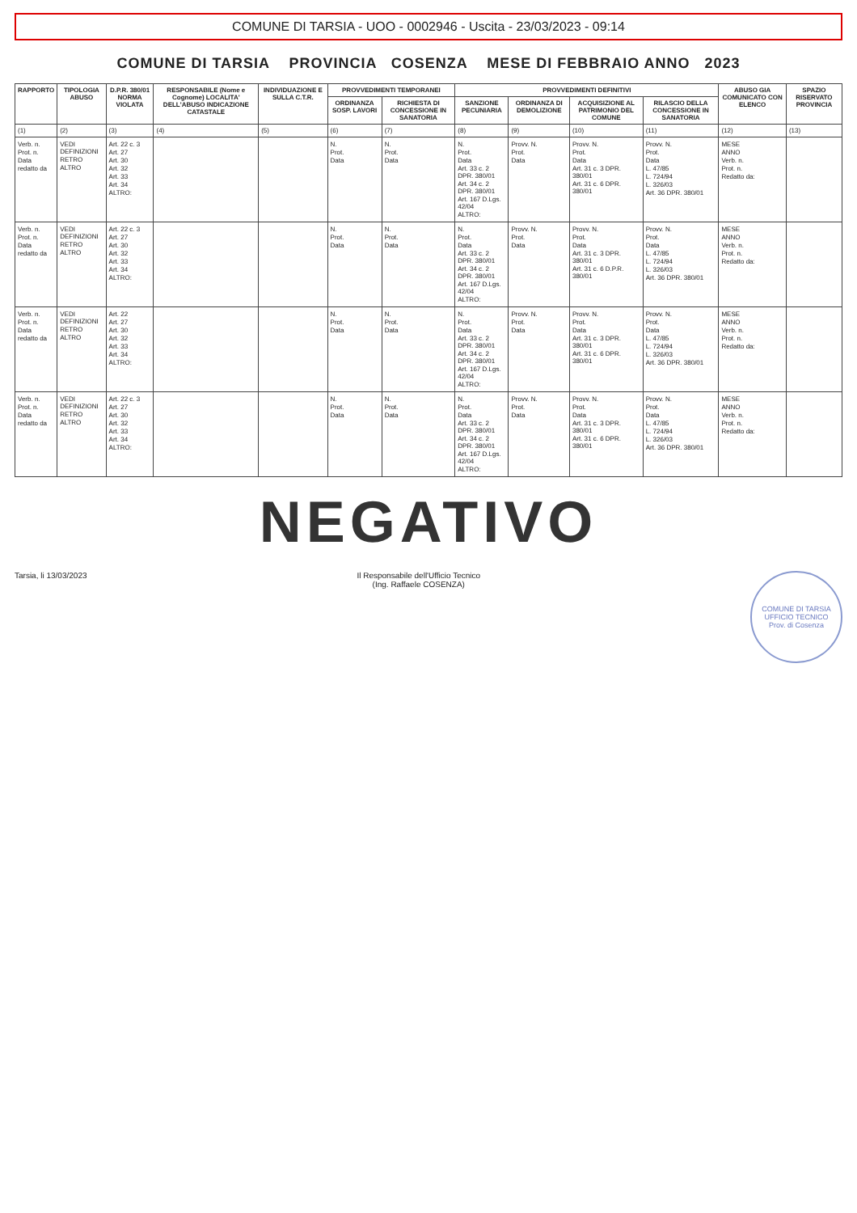COMUNE DI TARSIA - UOO - 0002946 - Uscita - 23/03/2023 - 09:14
COMUNE DI TARSIA PROVINCIA COSENZA MESE DI FEBBRAIO ANNO 2023
| RAPPORTO | TIPOLOGIA ABUSO | D.P.R. 380/01 NORMA VIOLATA | RESPONSABILE (Nome e Cognome) LOCALITA' DELL'ABUSO INDICAZIONE CATASTALE | INDIVIDUAZIONE E SULLA C.T.R. | PROVVEDIMENTI TEMPORANEI | | PROVVEDIMENTI DEFINITIVI | | | | ABUSO GIA COMUNICATO CON ELENCO | SPAZIO RISERVATO PROVINCIA |
| --- | --- | --- | --- | --- | --- | --- | --- | --- | --- | --- | --- | --- |
| | | | | | ORDINANZA SOSP. LAVORI | RICHIESTA DI CONCESSIONE IN SANATORIA | SANZIONE PECUNIARIA | ORDINANZA DI DEMOLIZIONE | ACQUISIZIONE AL PATRIMONIO DEL COMUNE | RILASCIO DELLA CONCESSIONE IN SANATORIA | | |
| (1) | (2) | (3) | (4) | (5) | (6) | (7) | (8) | (9) | (10) | (11) | (12) | (13) |
| Verb. n. Prot. n. Data redatto da | VEDI DEFINIZIONI RETRO ALTRO | Art. 22 c. 3 Art. 27 Art. 30 Art. 32 Art. 33 Art. 34 ALTRO: | | | N. Prot. Data | N. Prot. Data | N. Prot. Data Art. 33 c. 2 DPR. 380/01 Art. 34 c. 2 DPR. 380/01 Art. 167 D.Lgs. 42/04 ALTRO: | Provv. N. Prot. Data | Provv. N. Prot. Data Art. 31 c. 3 DPR. 380/01 Art. 31 c. 6 DPR. 380/01 | Provv. N. Prot. Data L. 47/85 L. 724/94 L. 326/03 Art. 36 DPR. 380/01 | MESE ANNO Verb. n. Prot. n. Redatto da: | |
| Verb. n. Prot. n. Data redatto da | VEDI DEFINIZIONI RETRO ALTRO | Art. 22 c. 3 Art. 27 Art. 30 Art. 32 Art. 33 Art. 34 ALTRO: | | | N. Prot. Data | N. Prot. Data | N. Prot. Data Art. 33 c. 2 DPR. 380/01 Art. 34 c. 2 DPR. 380/01 Art. 167 D.Lgs. 42/04 ALTRO: | Provv. N. Prot. Data | Provv. N. Prot. Data Art. 31 c. 3 DPR. 380/01 Art. 31 c. 6 D.P.R. 380/01 | Provv. N. Prot. Data L. 47/85 L. 724/94 L. 326/03 Art. 36 DPR. 380/01 | MESE ANNO Verb. n. Prot. n. Redatto da: | |
| Verb. n. Prot. n. Data redatto da | VEDI DEFINIZIONI RETRO ALTRO | Art. 22 Art. 27 Art. 30 Art. 32 Art. 33 Art. 34 ALTRO: | | | N. Prot. Data | N. Prot. Data | N. Prot. Data Art. 33 c. 2 DPR. 380/01 Art. 34 c. 2 DPR. 380/01 Art. 167 D.Lgs. 42/04 ALTRO: | Provv. N. Prot. Data | Provv. N. Prot. Data Art. 31 c. 3 DPR. 380/01 Art. 31 c. 6 DPR. 380/01 | Provv. N. Prot. Data L. 47/85 L. 724/94 L. 326/03 Art. 36 DPR. 380/01 | MESE ANNO Verb. n. Prot. n. Redatto da: | |
| Verb. n. Prot. n. Data redatto da | VEDI DEFINIZIONI RETRO ALTRO | Art. 22 c. 3 Art. 27 Art. 30 Art. 32 Art. 33 Art. 34 ALTRO: | | | N. Prot. Data | N. Prot. Data | N. Prot. Data Art. 33 c. 2 DPR. 380/01 Art. 34 c. 2 DPR. 380/01 Art. 167 D.Lgs. 42/04 ALTRO: | Provv. N. Prot. Data | Provv. N. Prot. Data Art. 31 c. 3 DPR. 380/01 Art. 31 c. 6 DPR. 380/01 | Provv. N. Prot. Data L. 47/85 L. 724/94 L. 326/03 Art. 36 DPR. 380/01 | MESE ANNO Verb. n. Prot. n. Redatto da: | |
NEGATIVO
Tarsia, li 13/03/2023 Il Responsabile dell'Ufficio Tecnico
(Ing. Raffaele COSENZA)
COMUNE DI TARSIA
UFFICIO TECNICO
Prov. di Cosenza